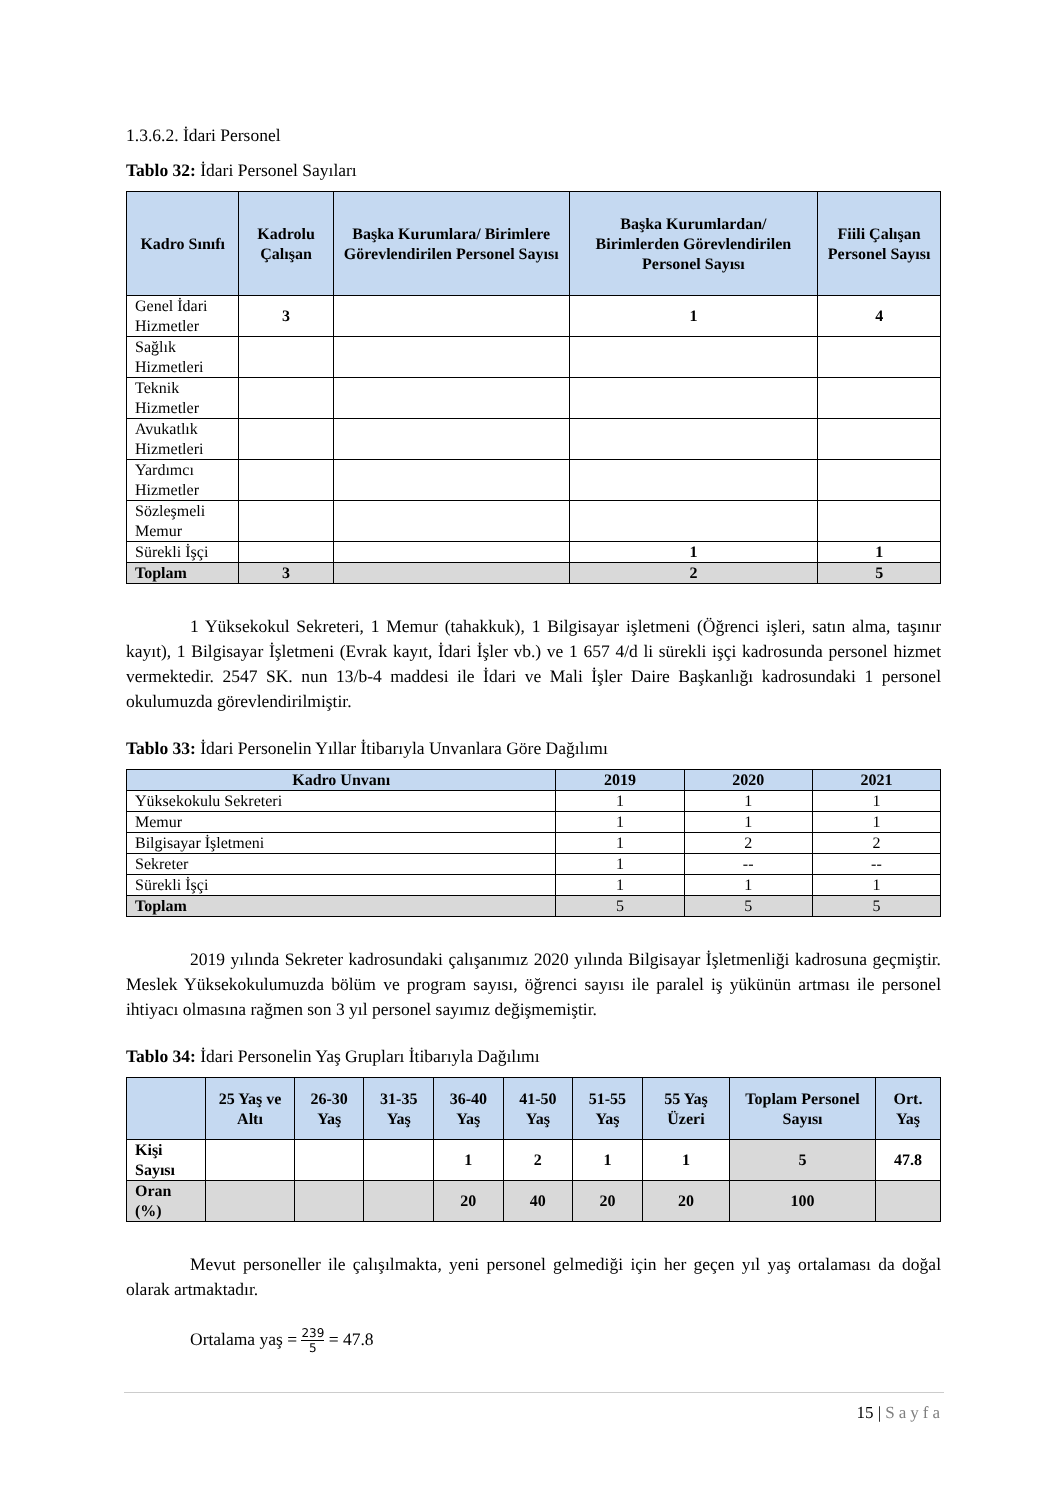1.3.6.2. İdari Personel
Tablo 32: İdari Personel Sayıları
| Kadro Sınıfı | Kadrolu Çalışan | Başka Kurumlara/ Birimlere Görevlendirilen Personel Sayısı | Başka Kurumlardan/ Birimlerden Görevlendirilen Personel Sayısı | Fiili Çalışan Personel Sayısı |
| --- | --- | --- | --- | --- |
| Genel İdari Hizmetler | 3 | | 1 | 4 |
| Sağlık Hizmetleri | | | | |
| Teknik Hizmetler | | | | |
| Avukatlık Hizmetleri | | | | |
| Yardımcı Hizmetler | | | | |
| Sözleşmeli Memur | | | | |
| Sürekli İşçi | | | 1 | 1 |
| Toplam | 3 | | 2 | 5 |
1 Yüksekokul Sekreteri, 1 Memur (tahakkuk), 1 Bilgisayar işletmeni (Öğrenci işleri, satın alma, taşınır kayıt), 1 Bilgisayar İşletmeni (Evrak kayıt, İdari İşler vb.) ve 1 657 4/d li sürekli işçi kadrosunda personel hizmet vermektedir. 2547 SK. nun 13/b-4 maddesi ile İdari ve Mali İşler Daire Başkanlığı kadrosundaki 1 personel okulumuzda görevlendirilmiştir.
Tablo 33: İdari Personelin Yıllar İtibarıyla Unvanlara Göre Dağılımı
| Kadro Unvanı | 2019 | 2020 | 2021 |
| --- | --- | --- | --- |
| Yüksekokulu Sekreteri | 1 | 1 | 1 |
| Memur | 1 | 1 | 1 |
| Bilgisayar İşletmeni | 1 | 2 | 2 |
| Sekreter | 1 | -- | -- |
| Sürekli İşçi | 1 | 1 | 1 |
| Toplam | 5 | 5 | 5 |
2019 yılında Sekreter kadrosundaki çalışanımız 2020 yılında Bilgisayar İşletmenliği kadrosuna geçmiştir. Meslek Yüksekokulumuzda bölüm ve program sayısı, öğrenci sayısı ile paralel iş yükünün artması ile personel ihtiyacı olmasına rağmen son 3 yıl personel sayımız değişmemiştir.
Tablo 34: İdari Personelin Yaş Grupları İtibarıyla Dağılımı
| | 25 Yaş ve Altı | 26-30 Yaş | 31-35 Yaş | 36-40 Yaş | 41-50 Yaş | 51-55 Yaş | 55 Yaş Üzeri | Toplam Personel Sayısı | Ort. Yaş |
| --- | --- | --- | --- | --- | --- | --- | --- | --- | --- |
| Kişi Sayısı | | | | 1 | 2 | 1 | 1 | 5 | 47.8 |
| Oran (%) | | | | 20 | 40 | 20 | 20 | 100 | |
Mevut personeller ile çalışılmakta, yeni personel gelmediği için her geçen yıl yaş ortalaması da doğal olarak artmaktadır.
Ortalama yaş = 239 5 = 47.8
15 | Sayfa